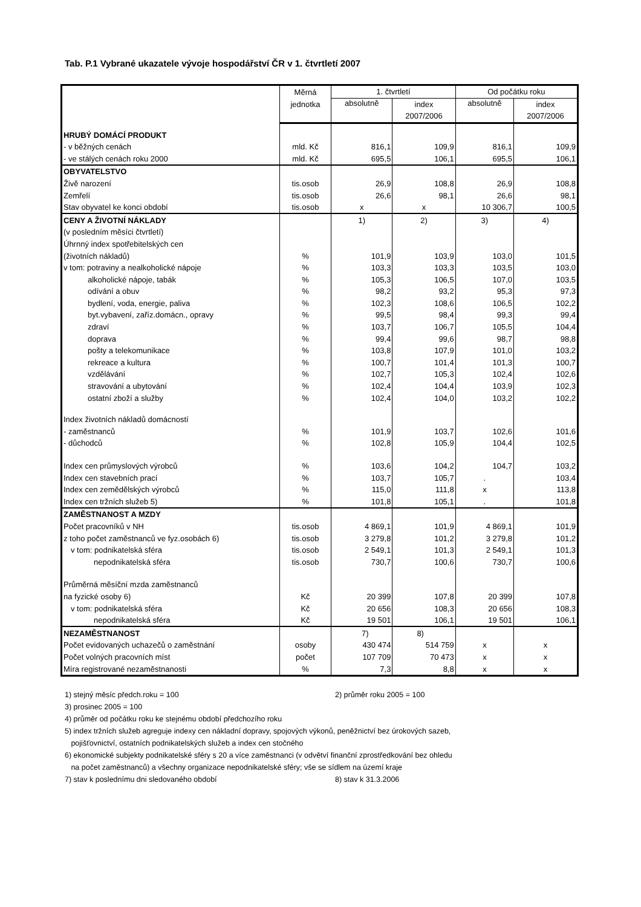Tab. P.1 Vybrané ukazatele vývoje hospodářství ČR v 1. čtvrtletí 2007
| | Měrná | 1. čtvrtletí | | Od počátku roku | |
| --- | --- | --- | --- | --- | --- |
| | jednotka | absolutně | index | absolutně | index |
| | | | 2007/2006 | | 2007/2006 |
| HRUBÝ DOMÁCÍ PRODUKT | | | | | |
| - v běžných cenách | mld. Kč | 816,1 | 109,9 | 816,1 | 109,9 |
| - ve stálých cenách roku 2000 | mld. Kč | 695,5 | 106,1 | 695,5 | 106,1 |
| OBYVATELSTVO | | | | | |
| Živě narození | tis.osob | 26,9 | 108,8 | 26,9 | 108,8 |
| Zemřelí | tis.osob | 26,6 | 98,1 | 26,6 | 98,1 |
| Stav obyvatel ke konci období | tis.osob | x | x | 10 306,7 | 100,5 |
| CENY A ŽIVOTNÍ NÁKLADY | | 1) | 2) | 3) | 4) |
| (v posledním měsíci čtvrtletí) | | | | | |
| Úhrnný index spotřebitelských cen | | | | | |
| (životních nákladů) | % | 101,9 | 103,9 | 103,0 | 101,5 |
| v tom: potraviny a nealkoholické nápoje | % | 103,3 | 103,3 | 103,5 | 103,0 |
| alkoholické nápoje, tabák | % | 105,3 | 106,5 | 107,0 | 103,5 |
| odívání a obuv | % | 98,2 | 93,2 | 95,3 | 97,3 |
| bydlení, voda, energie, paliva | % | 102,3 | 108,6 | 106,5 | 102,2 |
| byt.vybavení, zaříz.domácn., opravy | % | 99,5 | 98,4 | 99,3 | 99,4 |
| zdraví | % | 103,7 | 106,7 | 105,5 | 104,4 |
| doprava | % | 99,4 | 99,6 | 98,7 | 98,8 |
| pošty a telekomunikace | % | 103,8 | 107,9 | 101,0 | 103,2 |
| rekreace a kultura | % | 100,7 | 101,4 | 101,3 | 100,7 |
| vzdělávání | % | 102,7 | 105,3 | 102,4 | 102,6 |
| stravování a ubytování | % | 102,4 | 104,4 | 103,9 | 102,3 |
| ostatní zboží a služby | % | 102,4 | 104,0 | 103,2 | 102,2 |
| Index životních nákladů domácností | | | | | |
| - zaměstnanců | % | 101,9 | 103,7 | 102,6 | 101,6 |
| - důchodců | % | 102,8 | 105,9 | 104,4 | 102,5 |
| Index cen průmyslových výrobců | % | 103,6 | 104,2 | 104,7 | 103,2 |
| Index cen stavebních prací | % | 103,7 | 105,7 | . | 103,4 |
| Index cen zemědělských výrobců | % | 115,0 | 111,8 | x | 113,8 |
| Index cen tržních služeb 5) | % | 101,8 | 105,1 | . | 101,8 |
| ZAMĚSTNANOST A MZDY | | | | | |
| Počet pracovníků v NH | tis.osob | 4 869,1 | 101,9 | 4 869,1 | 101,9 |
| z toho počet zaměstnanců ve fyz.osobách 6) | tis.osob | 3 279,8 | 101,2 | 3 279,8 | 101,2 |
| v tom: podnikatelská sféra | tis.osob | 2 549,1 | 101,3 | 2 549,1 | 101,3 |
| nepodnikatelská sféra | tis.osob | 730,7 | 100,6 | 730,7 | 100,6 |
| Průměrná měsíční mzda zaměstnanců | | | | | |
| na fyzické osoby 6) | Kč | 20 399 | 107,8 | 20 399 | 107,8 |
| v tom: podnikatelská sféra | Kč | 20 656 | 108,3 | 20 656 | 108,3 |
| nepodnikatelská sféra | Kč | 19 501 | 106,1 | 19 501 | 106,1 |
| NEZAMĚSTNANOST | | 7) | 8) | | |
| Počet evidovaných uchazečů o zaměstnání | osoby | 430 474 | 514 759 | x | x |
| Počet volných pracovních míst | počet | 107 709 | 70 473 | x | x |
| Míra registrované nezaměstnanosti | % | 7,3 | 8,8 | x | x |
1) stejný měsíc předch.roku = 100 2) průměr roku 2005 = 100
3) prosinec 2005 = 100
4) průměr od počátku roku ke stejnému období předchozího roku
5) index tržních služeb agreguje indexy cen nákladní dopravy, spojových výkonů, peněžnictví bez úrokových sazeb,
pojišťovnictví, ostatních podnikatelských služeb a index cen stočného
6) ekonomické subjekty podnikatelské sféry s 20 a více zaměstnanci (v odvětví finanční zprostředkování bez ohledu
na počet zaměstnanců) a všechny organizace nepodnikatelské sféry; vše se sídlem na území kraje
7) stav k poslednímu dni sledovaného období 8) stav k 31.3.2006